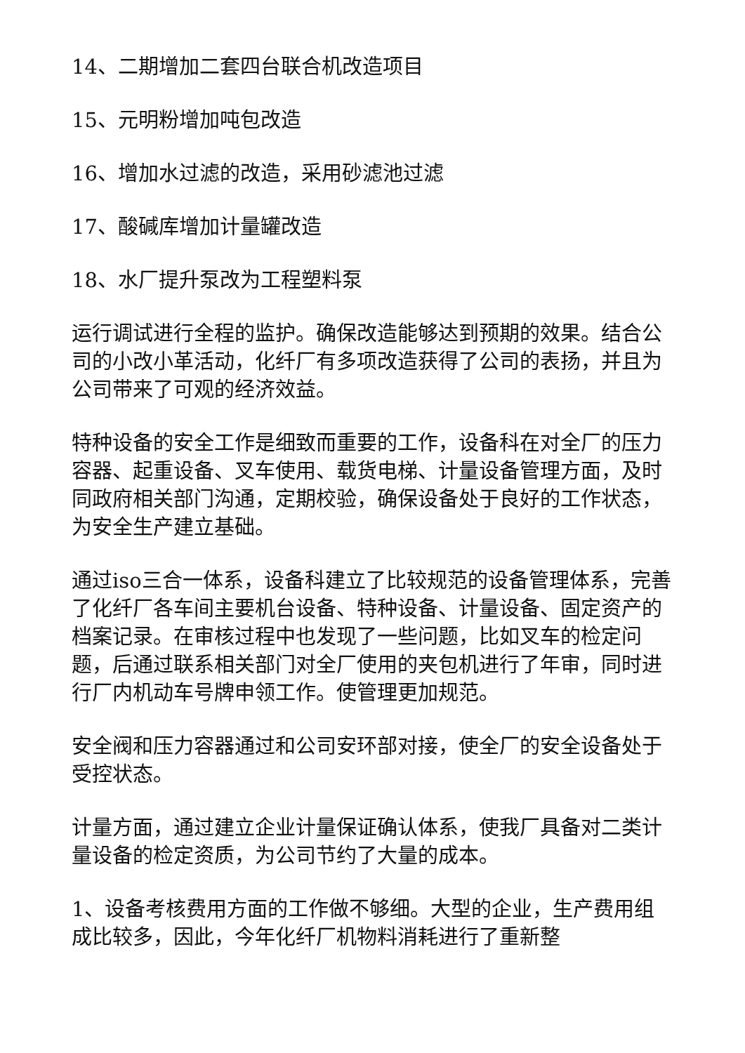14、二期增加二套四台联合机改造项目
15、元明粉增加吨包改造
16、增加水过滤的改造，采用砂滤池过滤
17、酸碱库增加计量罐改造
18、水厂提升泵改为工程塑料泵
运行调试进行全程的监护。确保改造能够达到预期的效果。结合公司的小改小革活动，化纤厂有多项改造获得了公司的表扬，并且为公司带来了可观的经济效益。
特种设备的安全工作是细致而重要的工作，设备科在对全厂的压力容器、起重设备、叉车使用、载货电梯、计量设备管理方面，及时同政府相关部门沟通，定期校验，确保设备处于良好的工作状态，为安全生产建立基础。
通过iso三合一体系，设备科建立了比较规范的设备管理体系，完善了化纤厂各车间主要机台设备、特种设备、计量设备、固定资产的档案记录。在审核过程中也发现了一些问题，比如叉车的检定问题，后通过联系相关部门对全厂使用的夹包机进行了年审，同时进行厂内机动车号牌申领工作。使管理更加规范。
安全阀和压力容器通过和公司安环部对接，使全厂的安全设备处于受控状态。
计量方面，通过建立企业计量保证确认体系，使我厂具备对二类计量设备的检定资质，为公司节约了大量的成本。
1、设备考核费用方面的工作做不够细。大型的企业，生产费用组成比较多，因此，今年化纤厂机物料消耗进行了重新整